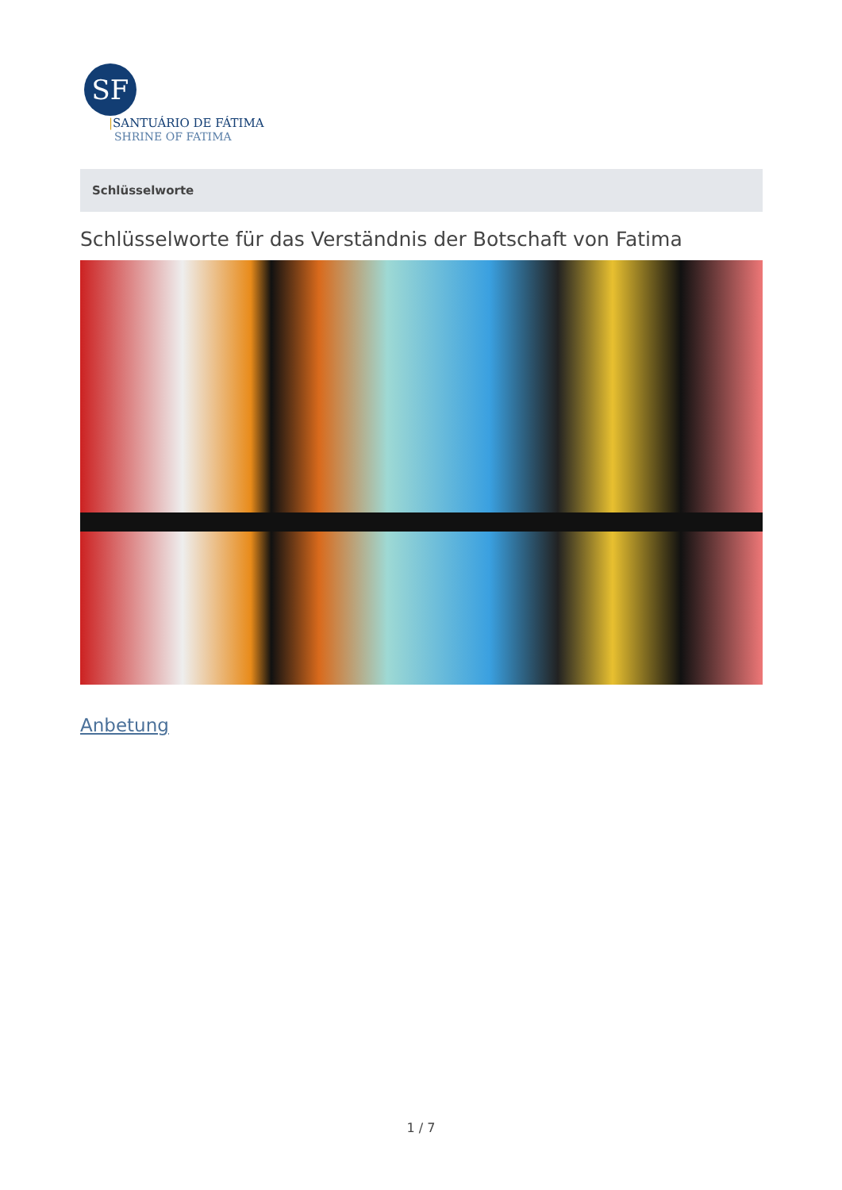SF
|SANTUÁRIO DE FÁTIMA
SHRINE OF FATIMA
Schlüsselworte
Schlüsselworte für das Verständnis der Botschaft von Fatima
Anbetung
1 / 7